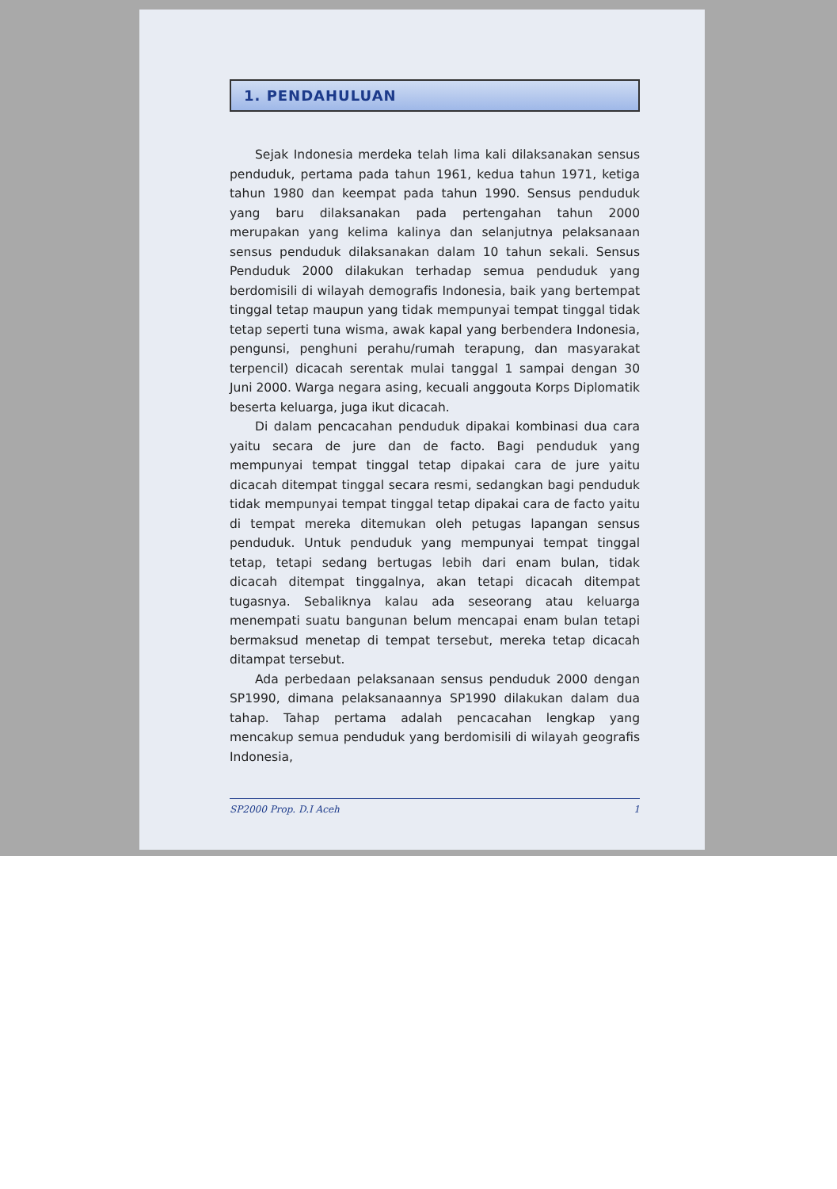1. PENDAHULUAN
Sejak Indonesia merdeka telah lima kali dilaksanakan sensus penduduk, pertama pada tahun 1961, kedua tahun 1971, ketiga tahun 1980 dan keempat pada tahun 1990. Sensus penduduk yang baru dilaksanakan pada pertengahan tahun 2000 merupakan yang kelima kalinya dan selanjutnya pelaksanaan sensus penduduk dilaksanakan dalam 10 tahun sekali. Sensus Penduduk 2000 dilakukan terhadap semua penduduk yang berdomisili di wilayah demografis Indonesia, baik yang bertempat tinggal tetap maupun yang tidak mempunyai tempat tinggal tidak tetap seperti tuna wisma, awak kapal yang berbendera Indonesia, pengunsi, penghuni perahu/rumah terapung, dan masyarakat terpencil) dicacah serentak mulai tanggal 1 sampai dengan 30 Juni 2000. Warga negara asing, kecuali anggouta Korps Diplomatik beserta keluarga, juga ikut dicacah.
Di dalam pencacahan penduduk dipakai kombinasi dua cara yaitu secara de jure dan de facto. Bagi penduduk yang mempunyai tempat tinggal tetap dipakai cara de jure yaitu dicacah ditempat tinggal secara resmi, sedangkan bagi penduduk tidak mempunyai tempat tinggal tetap dipakai cara de facto yaitu di tempat mereka ditemukan oleh petugas lapangan sensus penduduk. Untuk penduduk yang mempunyai tempat tinggal tetap, tetapi sedang bertugas lebih dari enam bulan, tidak dicacah ditempat tinggalnya, akan tetapi dicacah ditempat tugasnya. Sebaliknya kalau ada seseorang atau keluarga menempati suatu bangunan belum mencapai enam bulan tetapi bermaksud menetap di tempat tersebut, mereka tetap dicacah ditampat tersebut.
Ada perbedaan pelaksanaan sensus penduduk 2000 dengan SP1990, dimana pelaksanaannya SP1990 dilakukan dalam dua tahap. Tahap pertama adalah pencacahan lengkap yang mencakup semua penduduk yang berdomisili di wilayah geografis Indonesia,
SP2000 Prop. D.I Aceh 1